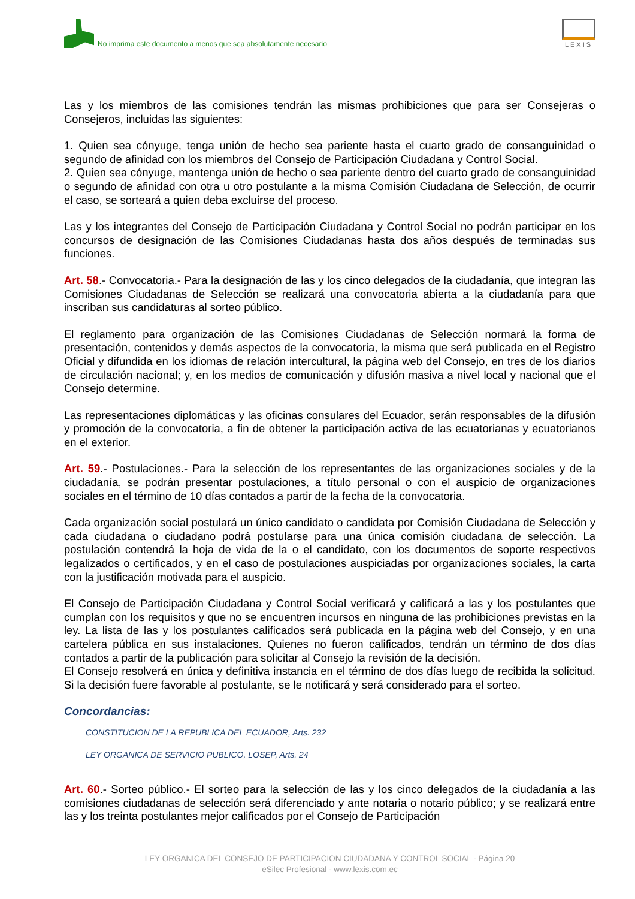No imprima este documento a menos que sea absolutamente necesario
LEXIS
Las y los miembros de las comisiones tendrán las mismas prohibiciones que para ser Consejeras o Consejeros, incluidas las siguientes:
1. Quien sea cónyuge, tenga unión de hecho sea pariente hasta el cuarto grado de consanguinidad o segundo de afinidad con los miembros del Consejo de Participación Ciudadana y Control Social.
2. Quien sea cónyuge, mantenga unión de hecho o sea pariente dentro del cuarto grado de consanguinidad o segundo de afinidad con otra u otro postulante a la misma Comisión Ciudadana de Selección, de ocurrir el caso, se sorteará a quien deba excluirse del proceso.
Las y los integrantes del Consejo de Participación Ciudadana y Control Social no podrán participar en los concursos de designación de las Comisiones Ciudadanas hasta dos años después de terminadas sus funciones.
Art. 58.- Convocatoria.- Para la designación de las y los cinco delegados de la ciudadanía, que integran las Comisiones Ciudadanas de Selección se realizará una convocatoria abierta a la ciudadanía para que inscriban sus candidaturas al sorteo público.
El reglamento para organización de las Comisiones Ciudadanas de Selección normará la forma de presentación, contenidos y demás aspectos de la convocatoria, la misma que será publicada en el Registro Oficial y difundida en los idiomas de relación intercultural, la página web del Consejo, en tres de los diarios de circulación nacional; y, en los medios de comunicación y difusión masiva a nivel local y nacional que el Consejo determine.
Las representaciones diplomáticas y las oficinas consulares del Ecuador, serán responsables de la difusión y promoción de la convocatoria, a fin de obtener la participación activa de las ecuatorianas y ecuatorianos en el exterior.
Art. 59.- Postulaciones.- Para la selección de los representantes de las organizaciones sociales y de la ciudadanía, se podrán presentar postulaciones, a título personal o con el auspicio de organizaciones sociales en el término de 10 días contados a partir de la fecha de la convocatoria.
Cada organización social postulará un único candidato o candidata por Comisión Ciudadana de Selección y cada ciudadana o ciudadano podrá postularse para una única comisión ciudadana de selección. La postulación contendrá la hoja de vida de la o el candidato, con los documentos de soporte respectivos legalizados o certificados, y en el caso de postulaciones auspiciadas por organizaciones sociales, la carta con la justificación motivada para el auspicio.
El Consejo de Participación Ciudadana y Control Social verificará y calificará a las y los postulantes que cumplan con los requisitos y que no se encuentren incursos en ninguna de las prohibiciones previstas en la ley. La lista de las y los postulantes calificados será publicada en la página web del Consejo, y en una cartelera pública en sus instalaciones. Quienes no fueron calificados, tendrán un término de dos días contados a partir de la publicación para solicitar al Consejo la revisión de la decisión.
El Consejo resolverá en única y definitiva instancia en el término de dos días luego de recibida la solicitud. Si la decisión fuere favorable al postulante, se le notificará y será considerado para el sorteo.
Concordancias:
CONSTITUCION DE LA REPUBLICA DEL ECUADOR, Arts. 232
LEY ORGANICA DE SERVICIO PUBLICO, LOSEP, Arts. 24
Art. 60.- Sorteo público.- El sorteo para la selección de las y los cinco delegados de la ciudadanía a las comisiones ciudadanas de selección será diferenciado y ante notaria o notario público; y se realizará entre las y los treinta postulantes mejor calificados por el Consejo de Participación
LEY ORGANICA DEL CONSEJO DE PARTICIPACION CIUDADANA Y CONTROL SOCIAL - Página 20
eSilec Profesional - www.lexis.com.ec